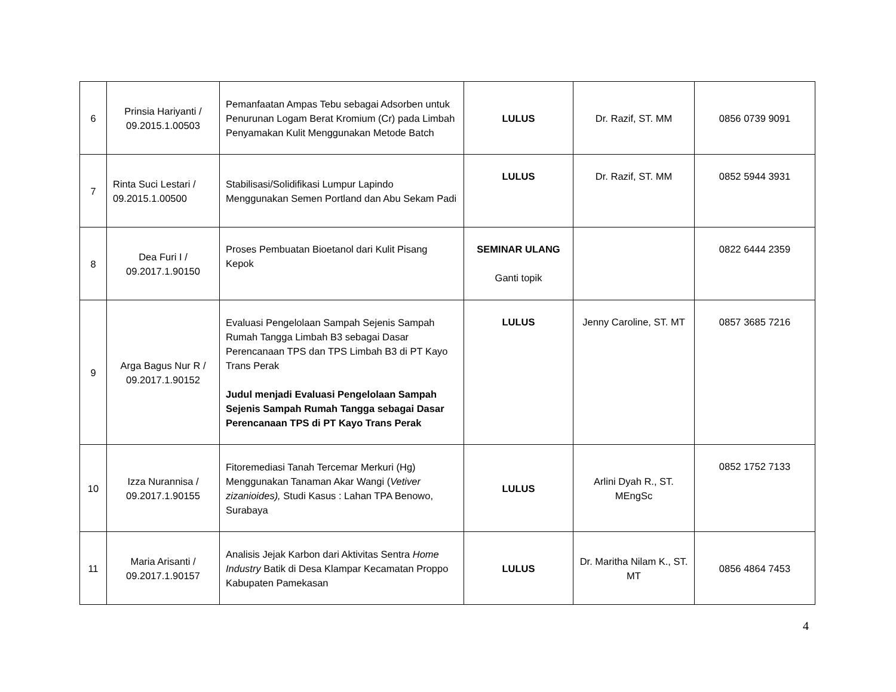| 6 | Prinsia Hariyanti / 09.2015.1.00503 | Pemanfaatan Ampas Tebu sebagai Adsorben untuk Penurunan Logam Berat Kromium (Cr) pada Limbah Penyamakan Kulit Menggunakan Metode Batch | LULUS | Dr. Razif, ST. MM | 0856 0739 9091 |
| 7 | Rinta Suci Lestari / 09.2015.1.00500 | Stabilisasi/Solidifikasi Lumpur Lapindo Menggunakan Semen Portland dan Abu Sekam Padi | LULUS | Dr. Razif, ST. MM | 0852 5944 3931 |
| 8 | Dea Furi I / 09.2017.1.90150 | Proses Pembuatan Bioetanol dari Kulit Pisang Kepok | SEMINAR ULANG Ganti topik | | 0822 6444 2359 |
| 9 | Arga Bagus Nur R / 09.2017.1.90152 | Evaluasi Pengelolaan Sampah Sejenis Sampah Rumah Tangga Limbah B3 sebagai Dasar Perencanaan TPS dan TPS Limbah B3 di PT Kayo Trans Perak Judul menjadi Evaluasi Pengelolaan Sampah Sejenis Sampah Rumah Tangga sebagai Dasar Perencanaan TPS di PT Kayo Trans Perak | LULUS | Jenny Caroline, ST. MT | 0857 3685 7216 |
| 10 | Izza Nurannisa / 09.2017.1.90155 | Fitoremediasi Tanah Tercemar Merkuri (Hg) Menggunakan Tanaman Akar Wangi ( Vetiver zizanioides), Studi Kasus : Lahan TPA Benowo, Surabaya | LULUS | Arlini Dyah R., ST. MEngSc | 0852 1752 7133 |
| 11 | Maria Arisanti / 09.2017.1.90157 | Analisis Jejak Karbon dari Aktivitas Sentra Home Industry Batik di Desa Klampar Kecamatan Proppo Kabupaten Pamekasan | LULUS | Dr. Maritha Nilam K., ST. MT | 0856 4864 7453 |
4